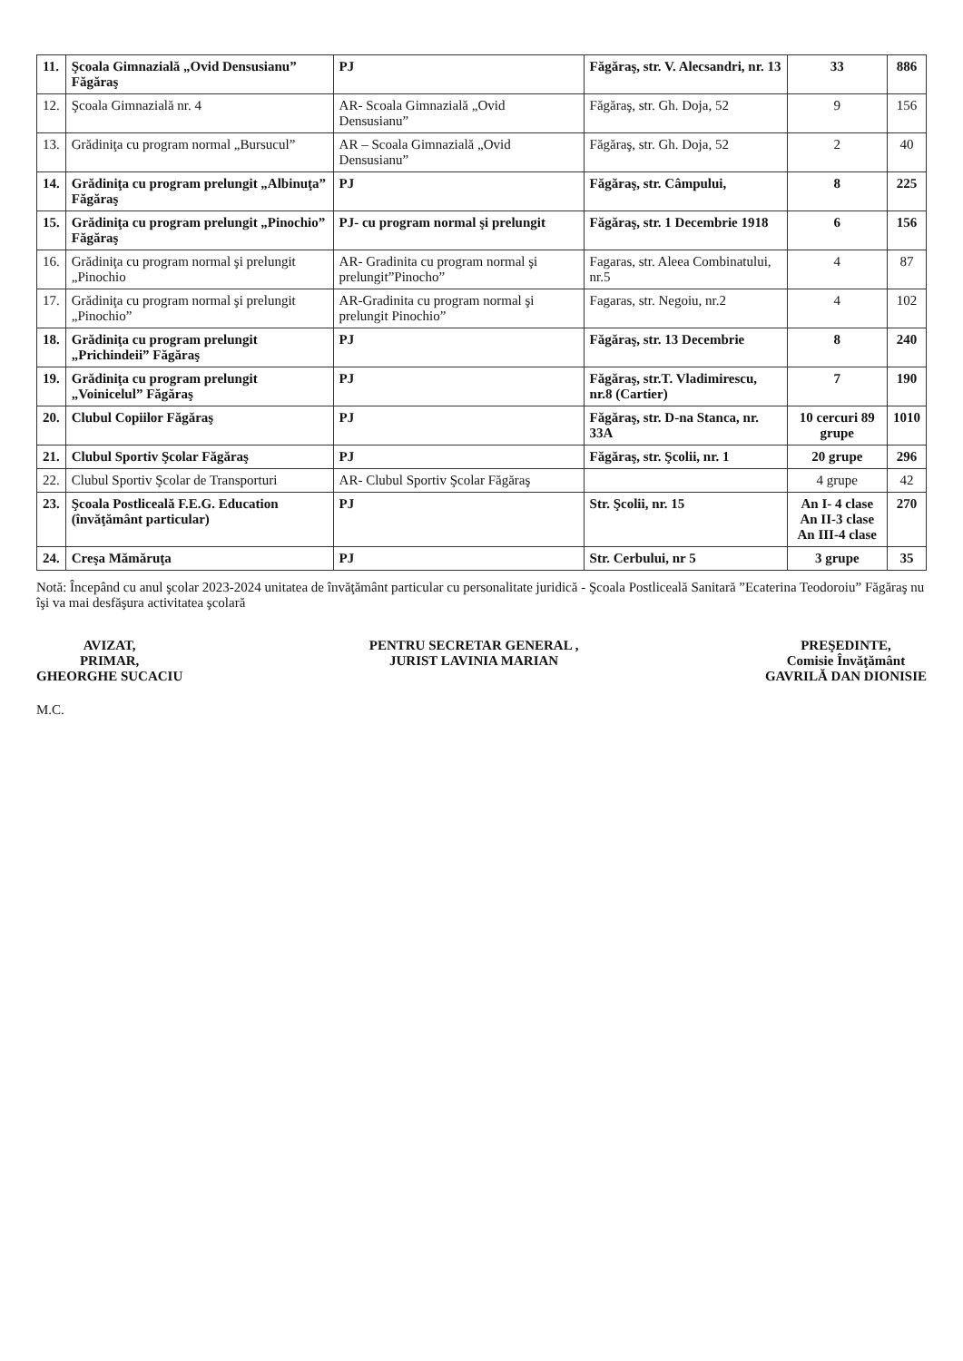| 11. | Şcoala Gimnazială „Ovid Densusianu” Făgăraş | PJ | Făgăraş, str. V. Alecsandri, nr. 13 | 33 | 886 |
| 12. | Şcoala Gimnazială nr. 4 | AR- Scoala Gimnazială „Ovid Densusianu” | Făgăraş, str. Gh. Doja, 52 | 9 | 156 |
| 13. | Grădiniţa cu program normal „Bursucul” | AR – Scoala Gimnazială „Ovid Densusianu” | Făgăraş, str. Gh. Doja, 52 | 2 | 40 |
| 14. | Grădiniţa cu program prelungit „Albinuţa” Făgăraş | PJ | Făgăraş, str. Câmpului, | 8 | 225 |
| 15. | Grădiniţa cu program prelungit „Pinochio” Făgăraş | PJ- cu program normal şi prelungit | Făgăraş, str. 1 Decembrie 1918 | 6 | 156 |
| 16. | Grădiniţa cu program normal şi prelungit „Pinochio | AR- Gradinita cu program normal şi prelungit”Pinocho” | Fagaras, str. Aleea Combinatului, nr.5 | 4 | 87 |
| 17. | Grădiniţa cu program normal şi prelungit „Pinochio” | AR-Gradinita cu program normal şi prelungit Pinochio” | Fagaras, str. Negoiu, nr.2 | 4 | 102 |
| 18. | Grădiniţa cu program prelungit „Prichindeii” Făgăraş | PJ | Făgăraş, str. 13 Decembrie | 8 | 240 |
| 19. | Grădiniţa cu program prelungit „Voinicelul” Făgăraş | PJ | Făgăraş, str.T. Vladimirescu, nr.8 (Cartier) | 7 | 190 |
| 20. | Clubul Copiilor Făgăraş | PJ | Făgăraş, str. D-na Stanca, nr. 33A | 10 cercuri 89 grupe | 1010 |
| 21. | Clubul Sportiv Şcolar Făgăraş | PJ | Făgăraş, str. Şcolii, nr. 1 | 20 grupe | 296 |
| 22. | Clubul Sportiv Şcolar de Transporturi | AR- Clubul Sportiv Şcolar Făgăraş | | 4 grupe | 42 |
| 23. | Şcoala Postliceală F.E.G. Education (învăţământ particular) | PJ | Str. Şcolii, nr. 15 | An I- 4 clase An II-3 clase An III-4 clase | 270 |
| 24. | Creşa Mămăruţa | PJ | Str. Cerbului, nr 5 | 3 grupe | 35 |
Notă: Începând cu anul şcolar 2023-2024 unitatea de învăţământ particular cu personalitate juridică - Şcoala Postliceală Sanitară ”Ecaterina Teodoroiu” Făgăraş nu îşi va mai desfăşura activitatea şcolară
AVIZAT,
PRIMAR,
GHEORGHE SUCACIU
PENTRU SECRETAR GENERAL ,
JURIST LAVINIA MARIAN
PREŞEDINTE,
Comisie Învăţământ
GAVRILĂ DAN DIONISIE
M.C.